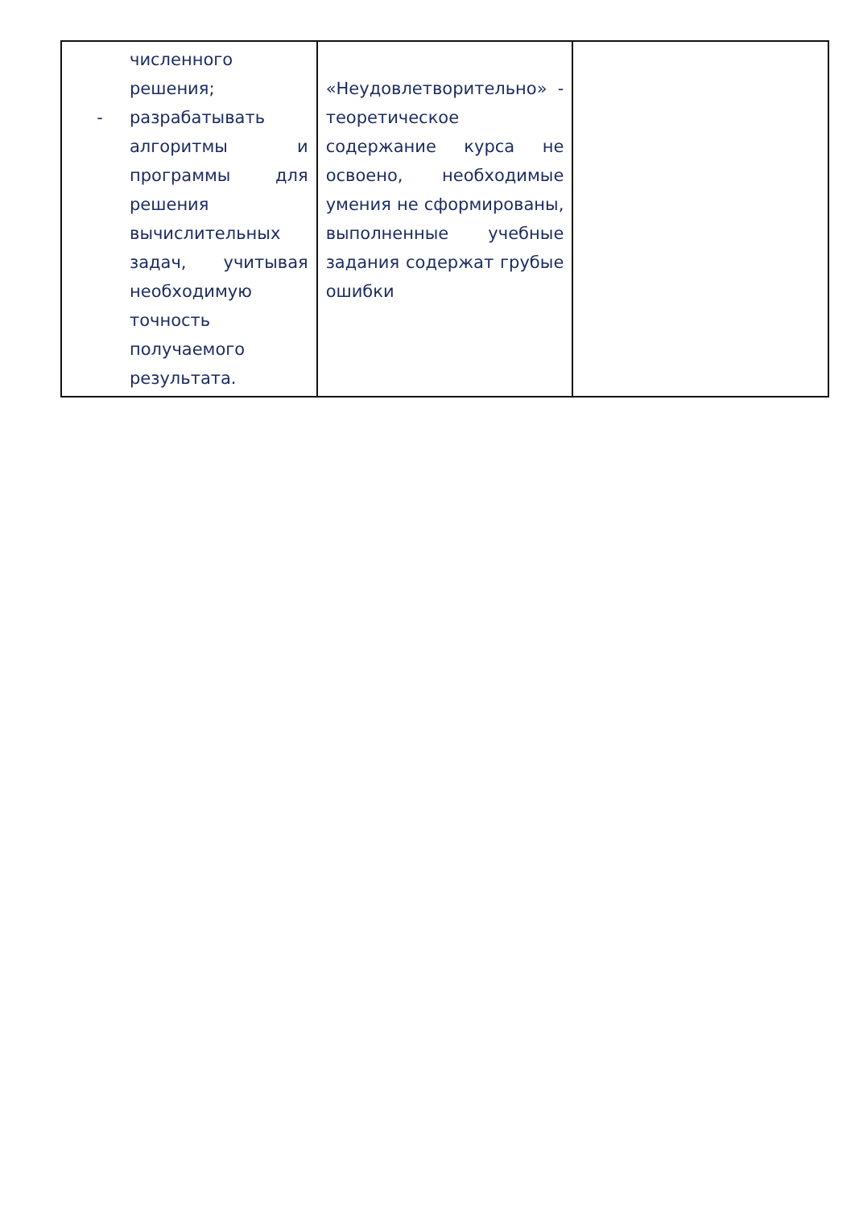| численного решения; - разрабатывать алгоритмы и программы для решения вычислительных задач, учитывая необходимую точность получаемого результата. | «Неудовлетворительно» - теоретическое содержание курса не освоено, необходимые умения не сформированы, выполненные учебные задания содержат грубые ошибки | |